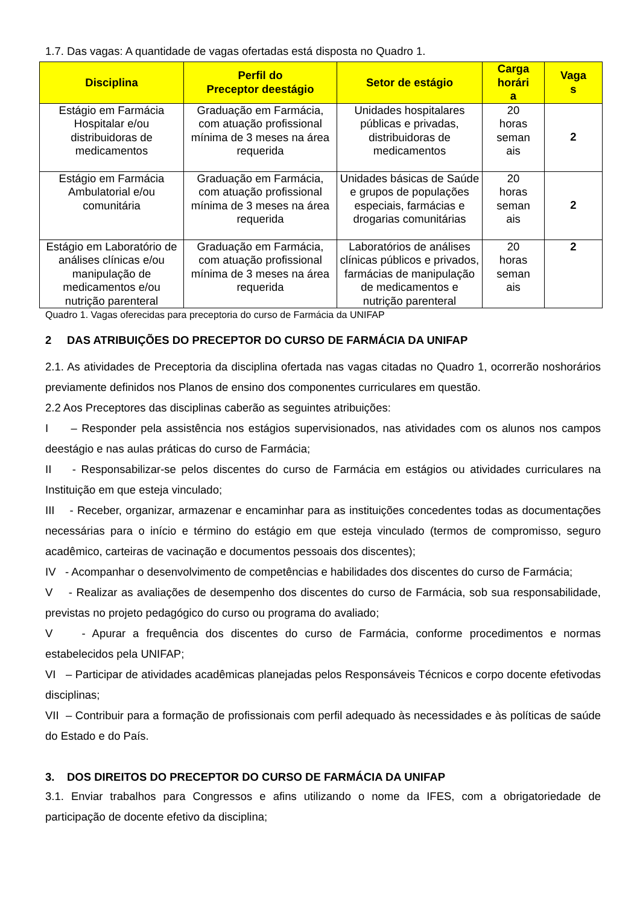1.7. Das vagas: A quantidade de vagas ofertadas está disposta no Quadro 1.
| Disciplina | Perfil do Preceptor deestágio | Setor de estágio | Carga horári a | Vaga s |
| --- | --- | --- | --- | --- |
| Estágio em Farmácia Hospitalar e/ou distribuidoras de medicamentos | Graduação em Farmácia, com atuação profissional mínima de 3 meses na área requerida | Unidades hospitalares públicas e privadas, distribuidoras de medicamentos | 20 horas seman ais | 2 |
| Estágio em Farmácia Ambulatorial e/ou comunitária | Graduação em Farmácia, com atuação profissional mínima de 3 meses na área requerida | Unidades básicas de Saúde e grupos de populações especiais, farmácias e drogarias comunitárias | 20 horas seman ais | 2 |
| Estágio em Laboratório de análises clínicas e/ou manipulação de medicamentos e/ou nutrição parenteral | Graduação em Farmácia, com atuação profissional mínima de 3 meses na área requerida | Laboratórios de análises clínicas públicos e privados, farmácias de manipulação de medicamentos e nutrição parenteral | 20 horas seman ais | 2 |
Quadro 1. Vagas oferecidas para preceptoria do curso de Farmácia da UNIFAP
2 DAS ATRIBUIÇÕES DO PRECEPTOR DO CURSO DE FARMÁCIA DA UNIFAP
2.1. As atividades de Preceptoria da disciplina ofertada nas vagas citadas no Quadro 1, ocorrerão noshorários previamente definidos nos Planos de ensino dos componentes curriculares em questão.
2.2 Aos Preceptores das disciplinas caberão as seguintes atribuições:
I – Responder pela assistência nos estágios supervisionados, nas atividades com os alunos nos campos deestágio e nas aulas práticas do curso de Farmácia;
II - Responsabilizar-se pelos discentes do curso de Farmácia em estágios ou atividades curriculares na Instituição em que esteja vinculado;
III - Receber, organizar, armazenar e encaminhar para as instituições concedentes todas as documentações necessárias para o início e término do estágio em que esteja vinculado (termos de compromisso, seguro acadêmico, carteiras de vacinação e documentos pessoais dos discentes);
IV - Acompanhar o desenvolvimento de competências e habilidades dos discentes do curso de Farmácia;
V - Realizar as avaliações de desempenho dos discentes do curso de Farmácia, sob sua responsabilidade, previstas no projeto pedagógico do curso ou programa do avaliado;
V - Apurar a frequência dos discentes do curso de Farmácia, conforme procedimentos e normas estabelecidos pela UNIFAP;
VI – Participar de atividades acadêmicas planejadas pelos Responsáveis Técnicos e corpo docente efetivodas disciplinas;
VII – Contribuir para a formação de profissionais com perfil adequado às necessidades e às políticas de saúde do Estado e do País.
3. DOS DIREITOS DO PRECEPTOR DO CURSO DE FARMÁCIA DA UNIFAP
3.1. Enviar trabalhos para Congressos e afins utilizando o nome da IFES, com a obrigatoriedade de participação de docente efetivo da disciplina;